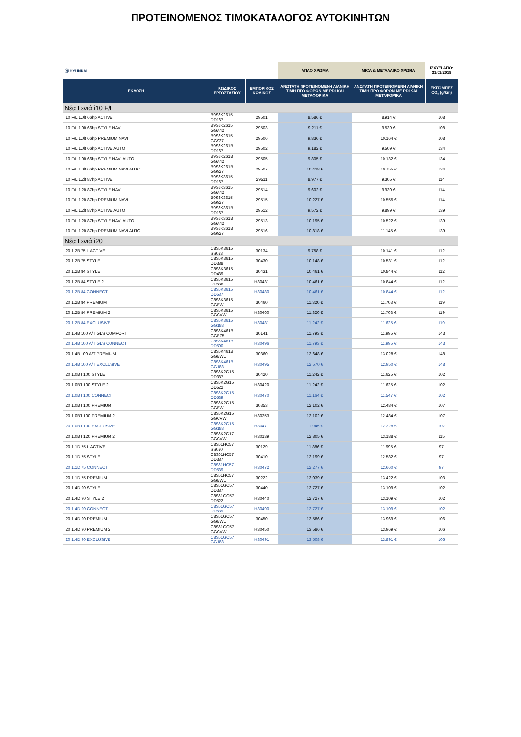ΠΡΟΤΕΙΝΟΜΕΝΟΣ ΤΙΜΟΚΑΤΑΛΟΓΟΣ ΑΥΤΟΚΙΝΗΤΩΝ
| Ⓗ HYUNDAI | | | ΑΠΛΟ ΧΡΩΜΑ | MICA & ΜΕΤΑΛΛΙΚΟ ΧΡΩΜΑ | ΙΣΧΥΕΙ ΑΠΟ: 31/01/2018 |
| ΕΚΔΟΣΗ | ΚΩΔΙΚΟΣ ΕΡΓΟΣΤΑΣΙΟΥ | ΕΜΠΟΡΙΚΟΣ ΚΩΔΙΚΟΣ | ΑΝΩΤΑΤΗ ΠΡΟΤΕΙΝΟΜΕΝΗ ΛΙΑΝΙΚΗ ΤΙΜΗ ΠΡΟ ΦΟΡΩΝ ΜΕ PDI ΚΑΙ ΜΕΤΑΦΟΡΙΚΑ | ΑΝΩΤΑΤΗ ΠΡΟΤΕΙΝΟΜΕΝΗ ΛΙΑΝΙΚΗ ΤΙΜΗ ΠΡΟ ΦΟΡΩΝ ΜΕ PDI ΚΑΙ ΜΕΤΑΦΟΡΙΚΑ | ΕΚΠΟΜΠΕΣ CO<sub>2</sub> (g/km) |
| Νέα Γενιά i10 F/L | | | | | |
| i10 F/L 1.0lt 66hp ACTIVE | B9S6K2615 DD167 | 29501 | 8.586 € | 8.914 € | 108 |
| i10 F/L 1.0lt 66hp STYLE NAVI | B9S6K2615 GGA42 | 29503 | 9.211 € | 9.539 € | 108 |
| i10 F/L 1.0lt 66hp PREMIUM NAVI | B9S6K2615 GG927 | 29506 | 9.836 € | 10.164 € | 108 |
| i10 F/L 1.0lt 66hp ACTIVE AUTO | B9S6K261B DD167 | 29502 | 9.182 € | 9.509 € | 134 |
| i10 F/L 1.0lt 66hp STYLE NAVI AUTO | B9S6K261B GGA42 | 29505 | 9.805 € | 10.132 € | 134 |
| i10 F/L 1.0lt 66hp PREMIUM NAVI AUTO | B9S6K261B GG927 | 29507 | 10.428 € | 10.755 € | 134 |
| i10 F/L 1.2lt 87hp ACTIVE | B9S6K3615 DD167 | 29511 | 8.977 € | 9.305 € | 114 |
| i10 F/L 1.2lt 87hp STYLE NAVI | B9S6K3615 GGA42 | 29514 | 9.602 € | 9.930 € | 114 |
| i10 F/L 1.2lt 87hp PREMIUM NAVI | B9S6K3615 GG927 | 29515 | 10.227 € | 10.555 € | 114 |
| i10 F/L 1.2lt 87hp ACTIVE AUTO | B9S6K361B DD167 | 29512 | 9.572 € | 9.899 € | 139 |
| i10 F/L 1.2lt 87hp STYLE NAVI AUTO | B9S6K361B GGA42 | 29513 | 10.195 € | 10.522 € | 139 |
| i10 F/L 1.2lt 87hp PREMIUM NAVI AUTO | B9S6K361B GG927 | 29516 | 10.818 € | 11.145 € | 139 |
| Νέα Γενιά i20 | | | | | |
| i20 1.2B 75 L ACTIVE | C8S6K3615 SS023 | 30134 | 9.758 € | 10.141 € | 112 |
| i20 1.2B 75 STYLE | C8S6K3615 DD388 | 30430 | 10.148 € | 10.531 € | 112 |
| i20 1.2B 84 STYLE | C8S6K3615 DD439 | 30431 | 10.461 € | 10.844 € | 112 |
| i20 1.2B 84 STYLE 2 | C8S6K3615 DD536 | H30431 | 10.461 € | 10.844 € | 112 |
| i20 1.2B 84 CONNECT | C8S6K3615 DD537 | H30480 | 10.461 € | 10.844 € | 112 |
| i20 1.2B 84 PREMIUM | C8S6K3615 GGBWL | 30460 | 11.320 € | 11.703 € | 119 |
| i20 1.2B 84 PREMIUM 2 | C8S6K3615 GGCVW | H30460 | 11.320 € | 11.703 € | 119 |
| i20 1.2B 84 EXCLUSIVE | C8S6K3615 GG188 | H30481 | 11.242 € | 11.625 € | 119 |
| i20 1.4B 100 A/T GLS COMFORT | C8S6K461B GGBZ5 | 30141 | 11.793 € | 11.995 € | 143 |
| i20 1.4B 100 A/T GLS CONNECT | C8S6K461B DD590 | H30496 | 11.793 € | 11.995 € | 143 |
| i20 1.4B 100 A/T PREMIUM | C8S6K461B GGBWL | 30360 | 12.648 € | 13.028 € | 148 |
| i20 1.4B 100 A/T EXCLUSIVE | C8S6K461B GG188 | H30495 | 12.570 € | 12.950 € | 148 |
| i20 1.0BT 100 STYLE | C8S6K2G15 DD387 | 30420 | 11.242 € | 11.625 € | 102 |
| i20 1.0BT 100 STYLE 2 | C8S6K2G15 DD522 | H30420 | 11.242 € | 11.625 € | 102 |
| i20 1.0BT 100 CONNECT | C8S6K2G15 DD539 | H30470 | 11.164 € | 11.547 € | 102 |
| i20 1.0BT 100 PREMIUM | C8S6K2G15 GGBWL | 30353 | 12.102 € | 12.484 € | 107 |
| i20 1.0BT 100 PREMIUM 2 | C8S6K2G15 GGCVW | H30353 | 12.102 € | 12.484 € | 107 |
| i20 1.0BT 100 EXCLUSIVE | C8S6K2G15 GG188 | H30471 | 11.945 € | 12.328 € | 107 |
| i20 1.0BT 120 PREMIUM 2 | C8S6K2G17 GGCVW | H30139 | 12.805 € | 13.188 € | 115 |
| i20 1.1D 75 L ACTIVE | C8S61HC57 SS020 | 30129 | 11.886 € | 11.995 € | 97 |
| i20 1.1D 75 STYLE | C8S61HC57 DD387 | 30410 | 12.199 € | 12.582 € | 97 |
| i20 1.1D 75 CONNECT | C8S61HC57 DD539 | H30472 | 12.277 € | 12.660 € | 97 |
| i20 1.1D 75 PREMIUM | C8S61HC57 GGBWL | 30222 | 13.039 € | 13.422 € | 103 |
| i20 1.4D 90 STYLE | C8S61GC57 DD387 | 30440 | 12.727 € | 13.109 € | 102 |
| i20 1.4D 90 STYLE 2 | C8S61GC57 DD522 | H30440 | 12.727 € | 13.109 € | 102 |
| i20 1.4D 90 CONNECT | C8S61GC57 DD539 | H30490 | 12.727 € | 13.109 € | 102 |
| i20 1.4D 90 PREMIUM | C8S61GC57 GGBWL | 30450 | 13.586 € | 13.969 € | 106 |
| i20 1.4D 90 PREMIUM 2 | C8S61GC57 GGCVW | H30450 | 13.586 € | 13.969 € | 106 |
| i20 1.4D 90 EXCLUSIVE | C8S61GC57 GG188 | H30491 | 13.508 € | 13.891 € | 106 |